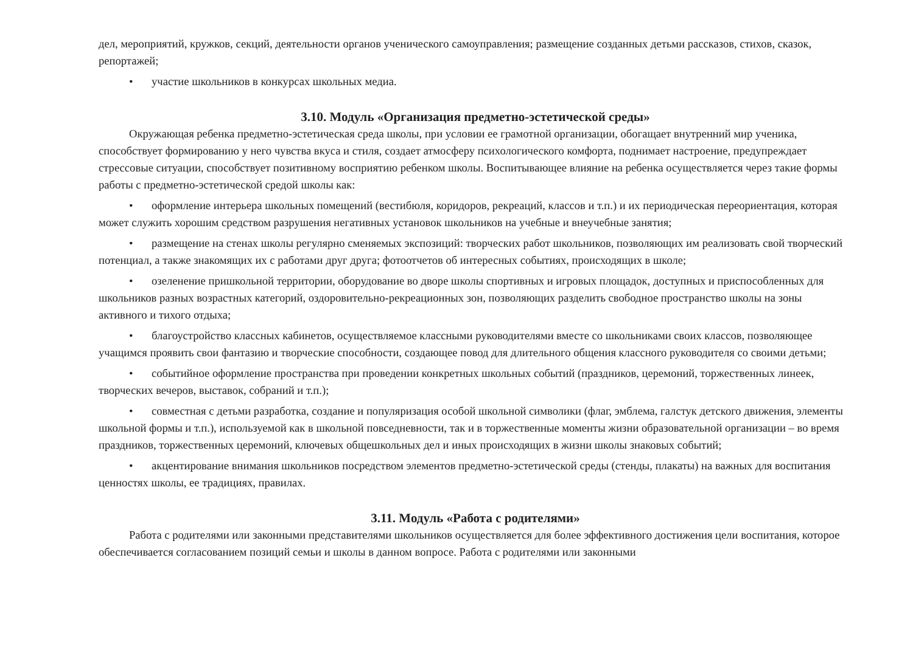дел, мероприятий, кружков, секций, деятельности органов ученического самоуправления; размещение созданных детьми рассказов, стихов, сказок, репортажей;
• участие школьников в конкурсах школьных медиа.
3.10. Модуль «Организация предметно-эстетической среды»
Окружающая ребенка предметно-эстетическая среда школы, при условии ее грамотной организации, обогащает внутренний мир ученика, способствует формированию у него чувства вкуса и стиля, создает атмосферу психологического комфорта, поднимает настроение, предупреждает стрессовые ситуации, способствует позитивному восприятию ребенком школы. Воспитывающее влияние на ребенка осуществляется через такие формы работы с предметно-эстетической средой школы как:
• оформление интерьера школьных помещений (вестибюля, коридоров, рекреаций, классов и т.п.) и их периодическая переориентация, которая может служить хорошим средством разрушения негативных установок школьников на учебные и внеучебные занятия;
• размещение на стенах школы регулярно сменяемых экспозиций: творческих работ школьников, позволяющих им реализовать свой творческий потенциал, а также знакомящих их с работами друг друга; фотоотчетов об интересных событиях, происходящих в школе;
• озеленение пришкольной территории, оборудование во дворе школы спортивных и игровых площадок, доступных и приспособленных для школьников разных возрастных категорий, оздоровительно-рекреационных зон, позволяющих разделить свободное пространство школы на зоны активного и тихого отдыха;
• благоустройство классных кабинетов, осуществляемое классными руководителями вместе со школьниками своих классов, позволяющее учащимся проявить свои фантазию и творческие способности, создающее повод для длительного общения классного руководителя со своими детьми;
• событийное оформление пространства при проведении конкретных школьных событий (праздников, церемоний, торжественных линеек, творческих вечеров, выставок, собраний и т.п.);
• совместная с детьми разработка, создание и популяризация особой школьной символики (флаг, эмблема, галстук детского движения, элементы школьной формы и т.п.), используемой как в школьной повседневности, так и в торжественные моменты жизни образовательной организации – во время праздников, торжественных церемоний, ключевых общешкольных дел и иных происходящих в жизни школы знаковых событий;
• акцентирование внимания школьников посредством элементов предметно-эстетической среды (стенды, плакаты) на важных для воспитания ценностях школы, ее традициях, правилах.
3.11. Модуль «Работа с родителями»
Работа с родителями или законными представителями школьников осуществляется для более эффективного достижения цели воспитания, которое обеспечивается согласованием позиций семьи и школы в данном вопросе. Работа с родителями или законными